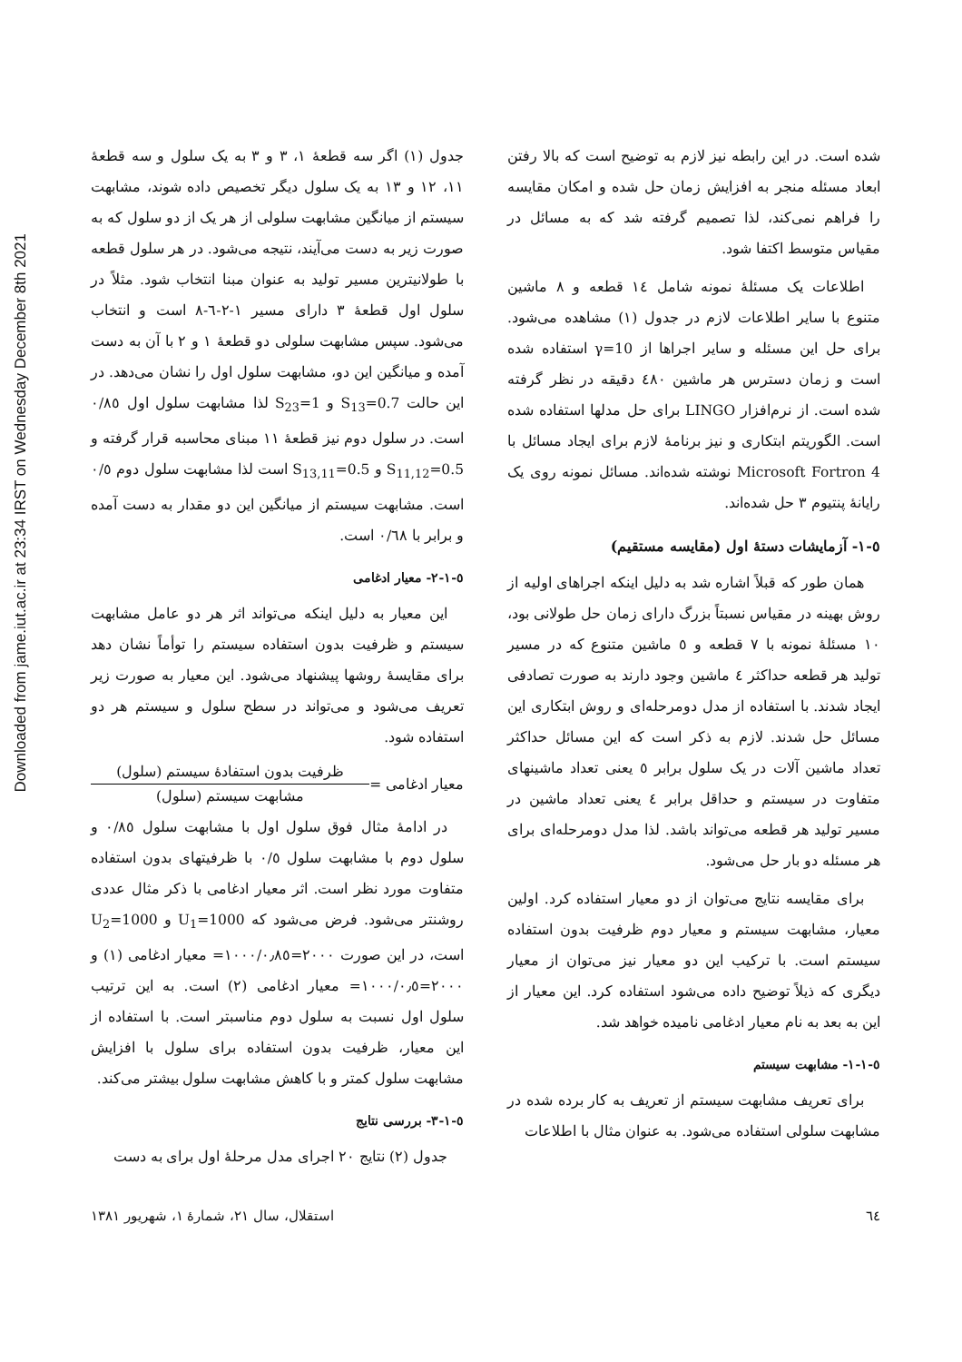Downloaded from jame.iut.ac.ir at 23:34 IRST on Wednesday December 8th 2021
شده است. در این رابطه نیز لازم به توضیح است که بالا رفتن ابعاد مسئله منجر به افزایش زمان حل شده و امکان مقایسه را فراهم نمی‌کند، لذا تصمیم گرفته شد که به مسائل در مقیاس متوسط اکتفا شود.
اطلاعات یک مسئلهٔ نمونه شامل ١٤ قطعه و ٨ ماشین متنوع با سایر اطلاعات لازم در جدول (١) مشاهده می‌شود. برای حل این مسئله و سایر اجراها از γ=10 استفاده شده است و زمان دسترس هر ماشین ٤٨٠ دقیقه در نظر گرفته شده است. از نرم‌افزار LINGO برای حل مدلها استفاده شده است. الگوریتم ابتکاری و نیز برنامهٔ لازم برای ایجاد مسائل با Microsoft Fortron 4 نوشته شده‌اند. مسائل نمونه روی یک رایانهٔ پنتیوم ٣ حل شده‌اند.
٥-١- آزمایشات دستهٔ اول (مقایسه مستقیم)
همان طور که قبلاً اشاره شد به دلیل اینکه اجراهای اولیه از روش بهینه در مقیاس نسبتاً بزرگ دارای زمان حل طولانی بود، ١٠ مسئلهٔ نمونه با ٧ قطعه و ٥ ماشین متنوع که در مسیر تولید هر قطعه حداکثر ٤ ماشین وجود دارند به صورت تصادفی ایجاد شدند. با استفاده از مدل دومرحله‌ای و روش ابتکاری این مسائل حل شدند. لازم به ذکر است که این مسائل حداکثر تعداد ماشین آلات در یک سلول برابر ٥ یعنی تعداد ماشینهای متفاوت در سیستم و حداقل برابر ٤ یعنی تعداد ماشین در مسیر تولید هر قطعه می‌تواند باشد. لذا مدل دومرحله‌ای برای هر مسئله دو بار حل می‌شود.
برای مقایسه نتایج می‌توان از دو معیار استفاده کرد. اولین معیار، مشابهت سیستم و معیار دوم ظرفیت بدون استفاده سیستم است. با ترکیب این دو معیار نیز می‌توان از معیار دیگری که ذیلاً توضیح داده می‌شود استفاده کرد. این معیار از این به بعد به نام معیار ادغامی نامیده خواهد شد.
٥-١-١- مشابهت سیستم
برای تعریف مشابهت سیستم از تعریف به کار برده شده در مشابهت سلولی استفاده می‌شود. به عنوان مثال با اطلاعات
جدول (١) اگر سه قطعهٔ ١، ٣ و ٣ به یک سلول و سه قطعهٔ ١١، ١٢ و ١٣ به یک سلول دیگر تخصیص داده شوند، مشابهت سیستم از میانگین مشابهت سلولی از هر یک از دو سلول که به صورت زیر به دست می‌آیند، نتیجه می‌شود. در هر سلول قطعه با طولانیترین مسیر تولید به عنوان مبنا انتخاب شود. مثلاً در سلول اول قطعهٔ ٣ دارای مسیر ١-٢-٦-٨ است و انتخاب می‌شود. سپس مشابهت سلولی دو قطعهٔ ١ و ٢ با آن به دست آمده و میانگین این دو، مشابهت سلول اول را نشان می‌دهد. در این حالت S<sub>13</sub>=0.7 و S<sub>23</sub>=1 لذا مشابهت سلول اول ٠/٨٥ است. در سلول دوم نیز قطعهٔ ١١ مبنای محاسبه قرار گرفته و S<sub>11,12</sub>=0.5 و S<sub>13,11</sub>=0.5 است لذا مشابهت سلول دوم ٠/٥ است. مشابهت سیستم از میانگین این دو مقدار به دست آمده و برابر با ٠/٦٨ است.
٥-١-٢- معیار ادغامی
این معیار به دلیل اینکه می‌تواند اثر هر دو عامل مشابهت سیستم و ظرفیت بدون استفاده سیستم را توأماً نشان دهد برای مقایسهٔ روشها پیشنهاد می‌شود. این معیار به صورت زیر تعریف می‌شود و می‌تواند در سطح سلول و سیستم هر دو استفاده شود.
معیار ادغامی =
ظرفیت بدون استفادهٔ سیستم (سلول)
مشابهت سیستم (سلول)
در ادامهٔ مثال فوق سلول اول با مشابهت سلول ٠/٨٥ و سلول دوم با مشابهت سلول ٠/٥ با ظرفیتهای بدون استفاده متفاوت مورد نظر است. اثر معیار ادغامی با ذکر مثال عددی روشنتر می‌شود. فرض می‌شود که U<sub>1</sub>=1000 و U<sub>2</sub>=1000 است، در این صورت ٢٠٠٠=١٠٠٠/٠٫٨٥= معیار ادغامی (١) و ٢٠٠٠=١٠٠٠/٠٫٥= معیار ادغامی (٢) است. به این ترتیب سلول اول نسبت به سلول دوم مناسبتر است. با استفاده از این معیار، ظرفیت بدون استفاده برای سلول با افزایش مشابهت سلول کمتر و با کاهش مشابهت سلول بیشتر می‌کند.
٥-١-٣- بررسی نتایج
جدول (٢) نتایج ٢٠ اجرای مدل مرحلهٔ اول برای به دست
٦٤ استقلال، سال ٢١، شمارهٔ ١، شهریور ١٣٨١